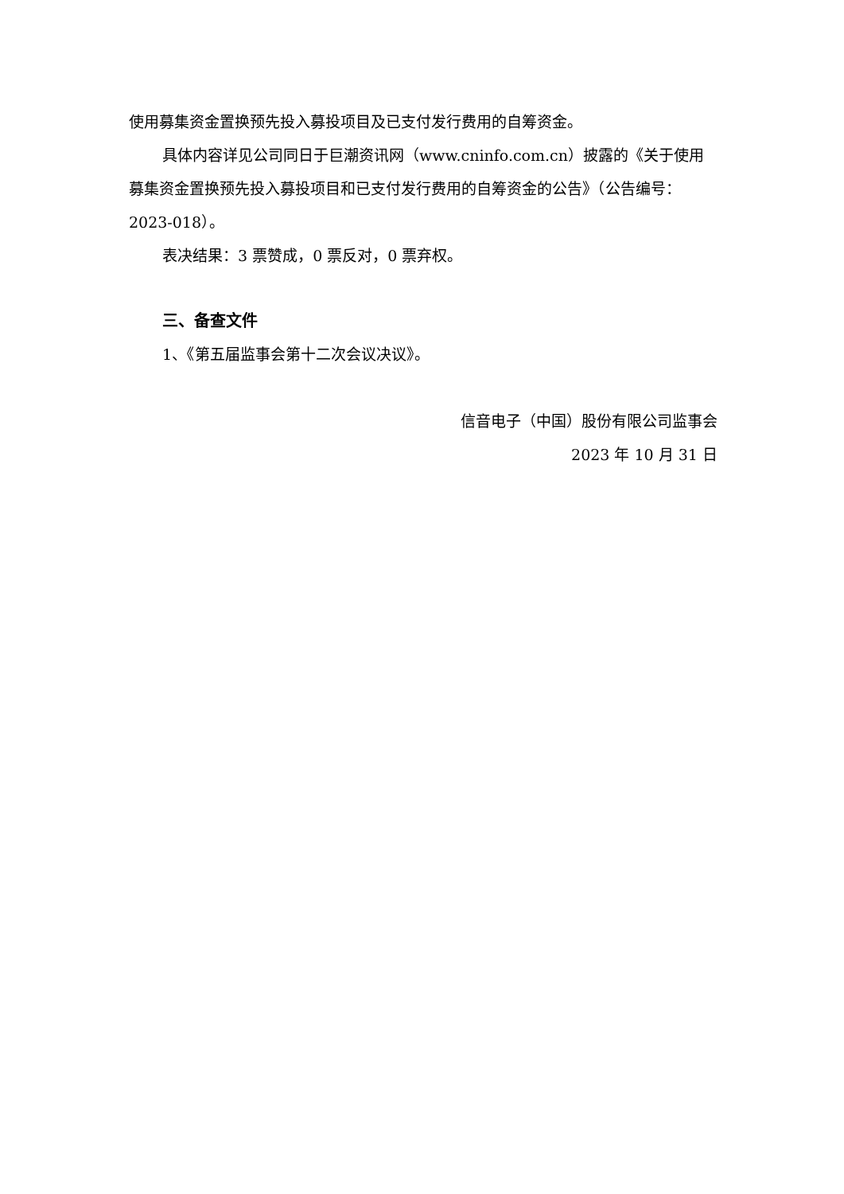使用募集资金置换预先投入募投项目及已支付发行费用的自筹资金。
具体内容详见公司同日于巨潮资讯网（www.cninfo.com.cn）披露的《关于使用募集资金置换预先投入募投项目和已支付发行费用的自筹资金的公告》（公告编号：2023-018）。
表决结果：3 票赞成，0 票反对，0 票弃权。
三、备查文件
1、《第五届监事会第十二次会议决议》。
信音电子（中国）股份有限公司监事会
2023 年 10 月 31 日